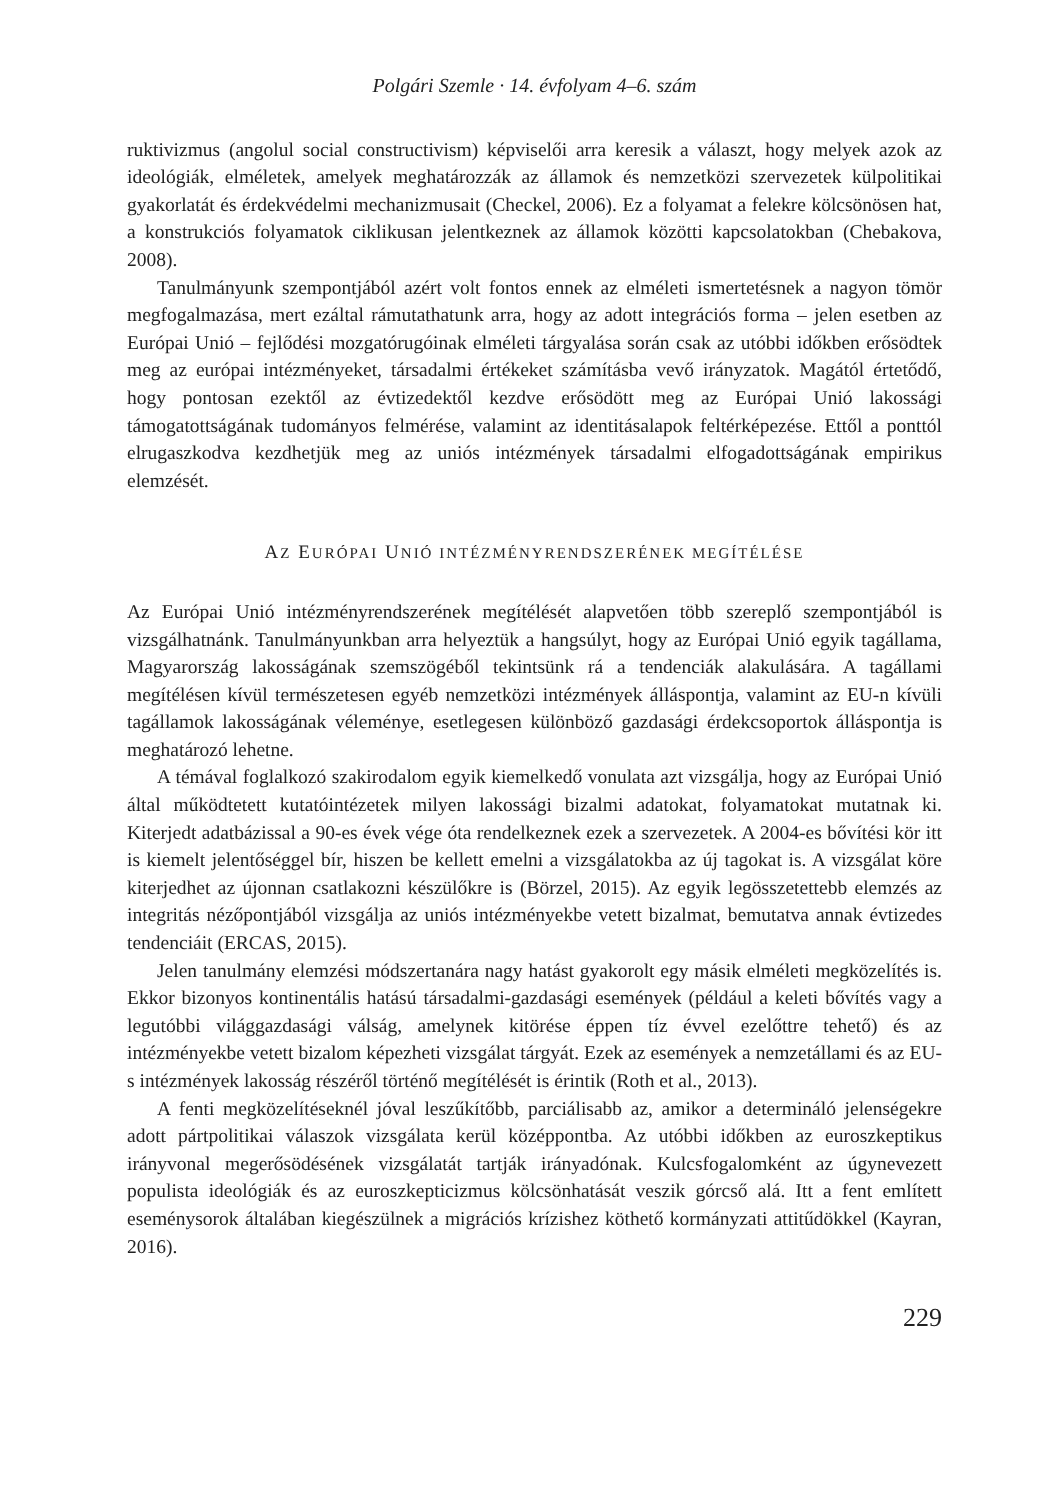Polgári Szemle · 14. évfolyam 4–6. szám
ruktivizmus (angolul social constructivism) képviselői arra keresik a választ, hogy melyek azok az ideológiák, elméletek, amelyek meghatározzák az államok és nemzetközi szervezetek külpolitikai gyakorlatát és érdekvédelmi mechanizmusait (Checkel, 2006). Ez a folyamat a felekre kölcsönösen hat, a konstrukciós folyamatok ciklikusan jelentkeznek az államok közötti kapcsolatokban (Chebakova, 2008).
Tanulmányunk szempontjából azért volt fontos ennek az elméleti ismertetésnek a nagyon tömör megfogalmazása, mert ezáltal rámutathatunk arra, hogy az adott integrációs forma – jelen esetben az Európai Unió – fejlődési mozgatórugóinak elméleti tárgyalása során csak az utóbbi időkben erősödtek meg az európai intézményeket, társadalmi értékeket számításba vevő irányzatok. Magától értetődő, hogy pontosan ezektől az évtizedektől kezdve erősödött meg az Európai Unió lakossági támogatottságának tudományos felmérése, valamint az identitásalapok feltérképezése. Ettől a ponttól elrugaszkodva kezdhetjük meg az uniós intézmények társadalmi elfogadottságának empirikus elemzését.
AZ EURÓPAI UNIÓ INTÉZMÉNYRENDSZERÉNEK MEGÍTÉLÉSE
Az Európai Unió intézményrendszerének megítélését alapvetően több szereplő szempontjából is vizsgálhatnánk. Tanulmányunkban arra helyeztük a hangsúlyt, hogy az Európai Unió egyik tagállama, Magyarország lakosságának szemszögéből tekintsünk rá a tendenciák alakulására. A tagállami megítélésen kívül természetesen egyéb nemzetközi intézmények álláspontja, valamint az EU-n kívüli tagállamok lakosságának véleménye, esetlegesen különböző gazdasági érdekcsoportok álláspontja is meghatározó lehetne.
A témával foglalkozó szakirodalom egyik kiemelkedő vonulata azt vizsgálja, hogy az Európai Unió által működtetett kutatóintézetek milyen lakossági bizalmi adatokat, folyamatokat mutatnak ki. Kiterjedt adatbázissal a 90-es évek vége óta rendelkeznek ezek a szervezetek. A 2004-es bővítési kör itt is kiemelt jelentőséggel bír, hiszen be kellett emelni a vizsgálatokba az új tagokat is. A vizsgálat köre kiterjedhet az újonnan csatlakozni készülőkre is (Börzel, 2015). Az egyik legösszetettebb elemzés az integritás nézőpontjából vizsgálja az uniós intézményekbe vetett bizalmat, bemutatva annak évtizedes tendenciáit (ERCAS, 2015).
Jelen tanulmány elemzési módszertanára nagy hatást gyakorolt egy másik elméleti megközelítés is. Ekkor bizonyos kontinentális hatású társadalmi-gazdasági események (például a keleti bővítés vagy a legutóbbi világgazdasági válság, amelynek kitörése éppen tíz évvel ezelőttre tehető) és az intézményekbe vetett bizalom képezheti vizsgálat tárgyát. Ezek az események a nemzetállami és az EU-s intézmények lakosság részéről történő megítélését is érintik (Roth et al., 2013).
A fenti megközelítéseknél jóval leszűkítőbb, parciálisabb az, amikor a determináló jelenségekre adott pártpolitikai válaszok vizsgálata kerül középpontba. Az utóbbi időkben az euroszkeptikus irányvonal megerősödésének vizsgálatát tartják irányadónak. Kulcsfogalomként az úgynevezett populista ideológiák és az euroszkepticizmus kölcsönhatását veszik górcső alá. Itt a fent említett eseménysorok általában kiegészülnek a migrációs krízishez köthető kormányzati attitűdökkel (Kayran, 2016).
229